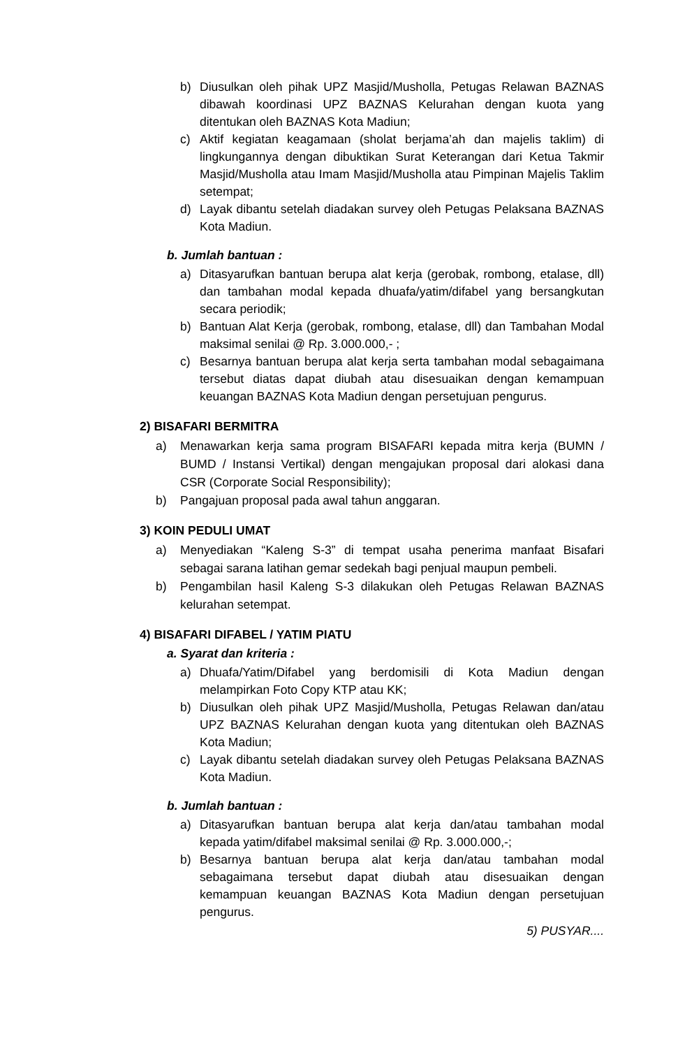b) Diusulkan oleh pihak UPZ Masjid/Musholla, Petugas Relawan BAZNAS dibawah koordinasi UPZ BAZNAS Kelurahan dengan kuota yang ditentukan oleh BAZNAS Kota Madiun;
c) Aktif kegiatan keagamaan (sholat berjama’ah dan majelis taklim) di lingkungannya dengan dibuktikan Surat Keterangan dari Ketua Takmir Masjid/Musholla atau Imam Masjid/Musholla atau Pimpinan Majelis Taklim setempat;
d) Layak dibantu setelah diadakan survey oleh Petugas Pelaksana BAZNAS Kota Madiun.
b. Jumlah bantuan :
a) Ditasyarufkan bantuan berupa alat kerja (gerobak, rombong, etalase, dll) dan tambahan modal kepada dhuafa/yatim/difabel yang bersangkutan secara periodik;
b) Bantuan Alat Kerja (gerobak, rombong, etalase, dll) dan Tambahan Modal maksimal senilai @ Rp. 3.000.000,- ;
c) Besarnya bantuan berupa alat kerja serta tambahan modal sebagaimana tersebut diatas dapat diubah atau disesuaikan dengan kemampuan keuangan BAZNAS Kota Madiun dengan persetujuan pengurus.
2) BISAFARI BERMITRA
a) Menawarkan kerja sama program BISAFARI kepada mitra kerja (BUMN / BUMD / Instansi Vertikal) dengan mengajukan proposal dari alokasi dana CSR (Corporate Social Responsibility);
b) Pangajuan proposal pada awal tahun anggaran.
3) KOIN PEDULI UMAT
a) Menyediakan “Kaleng S-3” di tempat usaha penerima manfaat Bisafari sebagai sarana latihan gemar sedekah bagi penjual maupun pembeli.
b) Pengambilan hasil Kaleng S-3 dilakukan oleh Petugas Relawan BAZNAS kelurahan setempat.
4) BISAFARI DIFABEL / YATIM PIATU
a. Syarat dan kriteria :
a) Dhuafa/Yatim/Difabel yang berdomisili di Kota Madiun dengan melampirkan Foto Copy KTP atau KK;
b) Diusulkan oleh pihak UPZ Masjid/Musholla, Petugas Relawan dan/atau UPZ BAZNAS Kelurahan dengan kuota yang ditentukan oleh BAZNAS Kota Madiun;
c) Layak dibantu setelah diadakan survey oleh Petugas Pelaksana BAZNAS Kota Madiun.
b. Jumlah bantuan :
a) Ditasyarufkan bantuan berupa alat kerja dan/atau tambahan modal kepada yatim/difabel maksimal senilai @ Rp. 3.000.000,-;
b) Besarnya bantuan berupa alat kerja dan/atau tambahan modal sebagaimana tersebut dapat diubah atau disesuaikan dengan kemampuan keuangan BAZNAS Kota Madiun dengan persetujuan pengurus.
5) PUSYAR....